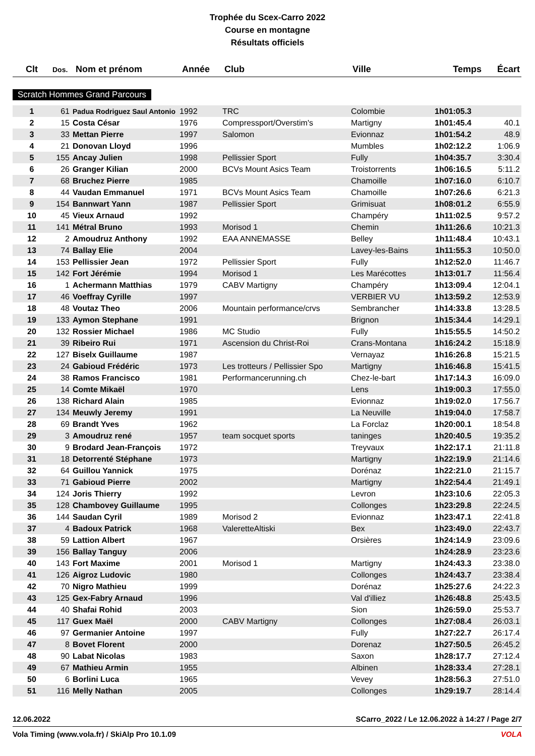Trophée du Scex-Carro 2022
Course en montagne
Résultats officiels
| Clt | Dos. | Nom et prénom | Année | Club | Ville | Temps | Écart |
| --- | --- | --- | --- | --- | --- | --- | --- |
Scratch Hommes Grand Parcours
| 1 | 61 | Padua Rodriguez Saul Antonio | 1992 | TRC | Colombie | 1h01:05.3 | |
| 2 | 15 | Costa César | 1976 | Compressport/Overstim's | Martigny | 1h01:45.4 | 40.1 |
| 3 | 33 | Mettan Pierre | 1997 | Salomon | Evionnaz | 1h01:54.2 | 48.9 |
| 4 | 21 | Donovan Lloyd | 1996 | | Mumbles | 1h02:12.2 | 1:06.9 |
| 5 | 155 | Ancay Julien | 1998 | Pellissier Sport | Fully | 1h04:35.7 | 3:30.4 |
| 6 | 26 | Granger Kilian | 2000 | BCVs Mount Asics Team | Troistorrents | 1h06:16.5 | 5:11.2 |
| 7 | 68 | Bruchez Pierre | 1985 | | Chamoille | 1h07:16.0 | 6:10.7 |
| 8 | 44 | Vaudan Emmanuel | 1971 | BCVs Mount Asics Team | Chamoille | 1h07:26.6 | 6:21.3 |
| 9 | 154 | Bannwart Yann | 1987 | Pellissier Sport | Grimisuat | 1h08:01.2 | 6:55.9 |
| 10 | 45 | Vieux Arnaud | 1992 | | Champéry | 1h11:02.5 | 9:57.2 |
| 11 | 141 | Métral Bruno | 1993 | Morisod 1 | Chemin | 1h11:26.6 | 10:21.3 |
| 12 | 2 | Amoudruz Anthony | 1992 | EAA ANNEMASSE | Belley | 1h11:48.4 | 10:43.1 |
| 13 | 74 | Ballay Elie | 2004 | | Lavey-les-Bains | 1h11:55.3 | 10:50.0 |
| 14 | 153 | Pellissier Jean | 1972 | Pellissier Sport | Fully | 1h12:52.0 | 11:46.7 |
| 15 | 142 | Fort Jérémie | 1994 | Morisod 1 | Les Marécottes | 1h13:01.7 | 11:56.4 |
| 16 | 1 | Achermann Matthias | 1979 | CABV Martigny | Champéry | 1h13:09.4 | 12:04.1 |
| 17 | 46 | Voeffray Cyrille | 1997 | | VERBIER VU | 1h13:59.2 | 12:53.9 |
| 18 | 48 | Voutaz Theo | 2006 | Mountain performance/crvs | Sembrancher | 1h14:33.8 | 13:28.5 |
| 19 | 133 | Aymon Stephane | 1991 | | Brignon | 1h15:34.4 | 14:29.1 |
| 20 | 132 | Rossier Michael | 1986 | MC Studio | Fully | 1h15:55.5 | 14:50.2 |
| 21 | 39 | Ribeiro Rui | 1971 | Ascension du Christ-Roi | Crans-Montana | 1h16:24.2 | 15:18.9 |
| 22 | 127 | Biselx Guillaume | 1987 | | Vernayaz | 1h16:26.8 | 15:21.5 |
| 23 | 24 | Gabioud Frédéric | 1973 | Les trotteurs / Pellissier Spo | Martigny | 1h16:46.8 | 15:41.5 |
| 24 | 38 | Ramos Francisco | 1981 | Performancerunning.ch | Chez-le-bart | 1h17:14.3 | 16:09.0 |
| 25 | 14 | Comte Mikaël | 1970 | | Lens | 1h19:00.3 | 17:55.0 |
| 26 | 138 | Richard Alain | 1985 | | Evionnaz | 1h19:02.0 | 17:56.7 |
| 27 | 134 | Meuwly Jeremy | 1991 | | La Neuville | 1h19:04.0 | 17:58.7 |
| 28 | 69 | Brandt Yves | 1962 | | La Forclaz | 1h20:00.1 | 18:54.8 |
| 29 | 3 | Amoudruz rené | 1957 | team socquet sports | taninges | 1h20:40.5 | 19:35.2 |
| 30 | 9 | Brodard Jean-François | 1972 | | Treyvaux | 1h22:17.1 | 21:11.8 |
| 31 | 18 | Detorrenté Stéphane | 1973 | | Martigny | 1h22:19.9 | 21:14.6 |
| 32 | 64 | Guillou Yannick | 1975 | | Dorénaz | 1h22:21.0 | 21:15.7 |
| 33 | 71 | Gabioud Pierre | 2002 | | Martigny | 1h22:54.4 | 21:49.1 |
| 34 | 124 | Joris Thierry | 1992 | | Levron | 1h23:10.6 | 22:05.3 |
| 35 | 128 | Chambovey Guillaume | 1995 | | Collonges | 1h23:29.8 | 22:24.5 |
| 36 | 144 | Saudan Cyril | 1989 | Morisod 2 | Evionnaz | 1h23:47.1 | 22:41.8 |
| 37 | 4 | Badoux Patrick | 1968 | ValeretteAltiski | Bex | 1h23:49.0 | 22:43.7 |
| 38 | 59 | Lattion Albert | 1967 | | Orsières | 1h24:14.9 | 23:09.6 |
| 39 | 156 | Ballay Tanguy | 2006 | | | 1h24:28.9 | 23:23.6 |
| 40 | 143 | Fort Maxime | 2001 | Morisod 1 | Martigny | 1h24:43.3 | 23:38.0 |
| 41 | 126 | Aigroz Ludovic | 1980 | | Collonges | 1h24:43.7 | 23:38.4 |
| 42 | 70 | Nigro Mathieu | 1999 | | Dorénaz | 1h25:27.6 | 24:22.3 |
| 43 | 125 | Gex-Fabry Arnaud | 1996 | | Val d'illiez | 1h26:48.8 | 25:43.5 |
| 44 | 40 | Shafai Rohid | 2003 | | Sion | 1h26:59.0 | 25:53.7 |
| 45 | 117 | Guex Maël | 2000 | CABV Martigny | Collonges | 1h27:08.4 | 26:03.1 |
| 46 | 97 | Germanier Antoine | 1997 | | Fully | 1h27:22.7 | 26:17.4 |
| 47 | 8 | Bovet Florent | 2000 | | Dorenaz | 1h27:50.5 | 26:45.2 |
| 48 | 90 | Labat Nicolas | 1983 | | Saxon | 1h28:17.7 | 27:12.4 |
| 49 | 67 | Mathieu Armin | 1955 | | Albinen | 1h28:33.4 | 27:28.1 |
| 50 | 6 | Borlini Luca | 1965 | | Vevey | 1h28:56.3 | 27:51.0 |
| 51 | 116 | Melly Nathan | 2005 | | Collonges | 1h29:19.7 | 28:14.4 |
12.06.2022 SCarro_2022 / Le 12.06.2022 à 14:27 / Page 2/7
Vola Timing (www.vola.fr) / SkiAlp Pro 10.1.09 VOLA